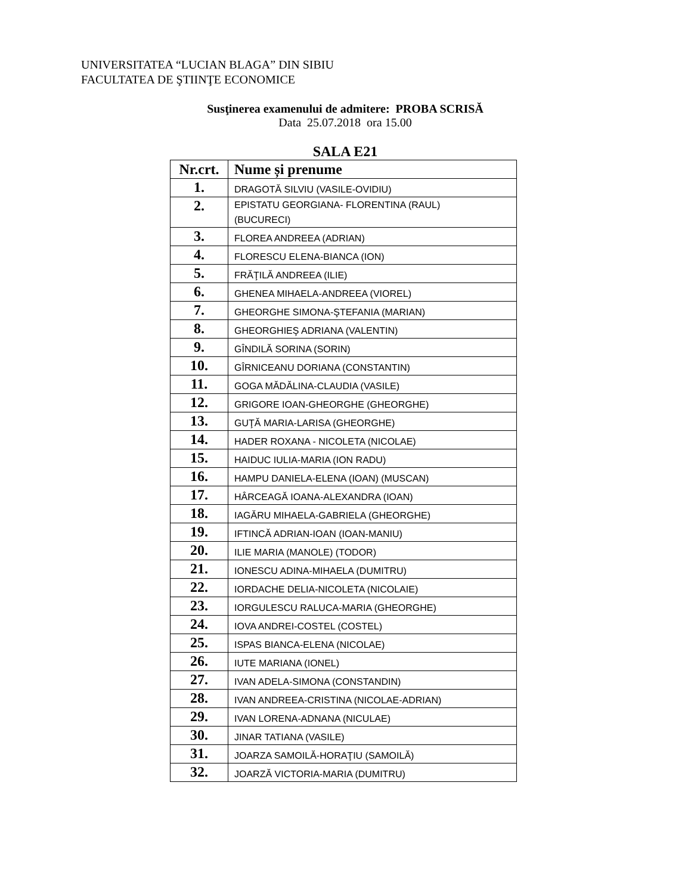UNIVERSITATEA “LUCIAN BLAGA” DIN SIBIU
FACULTATEA DE ŞTIINŢE ECONOMICE
Susţinerea examenului de admitere: PROBA SCRISĂ
Data 25.07.2018 ora 15.00
SALA E21
| Nr.crt. | Nume și prenume |
| --- | --- |
| 1. | DRAGOTĂ SILVIU (VASILE-OVIDIU) |
| 2. | EPISTATU GEORGIANA- FLORENTINA (RAUL) (BUCURECI) |
| 3. | FLOREA ANDREEA (ADRIAN) |
| 4. | FLORESCU ELENA-BIANCA (ION) |
| 5. | FRĂŢILĂ ANDREEA (ILIE) |
| 6. | GHENEA MIHAELA-ANDREEA (VIOREL) |
| 7. | GHEORGHE SIMONA-ŞTEFANIA (MARIAN) |
| 8. | GHEORGHIEŞ ADRIANA (VALENTIN) |
| 9. | GÎNDILĂ SORINA (SORIN) |
| 10. | GÎRNICEANU DORIANA (CONSTANTIN) |
| 11. | GOGA MĂDĂLINA-CLAUDIA (VASILE) |
| 12. | GRIGORE IOAN-GHEORGHE (GHEORGHE) |
| 13. | GUŢĂ MARIA-LARISA (GHEORGHE) |
| 14. | HADER ROXANA - NICOLETA (NICOLAE) |
| 15. | HAIDUC IULIA-MARIA (ION RADU) |
| 16. | HAMPU DANIELA-ELENA (IOAN) (MUSCAN) |
| 17. | HÂRCEAGĂ IOANA-ALEXANDRA (IOAN) |
| 18. | IAGĂRU MIHAELA-GABRIELA (GHEORGHE) |
| 19. | IFTINCĂ ADRIAN-IOAN (IOAN-MANIU) |
| 20. | ILIE MARIA (MANOLE) (TODOR) |
| 21. | IONESCU ADINA-MIHAELA (DUMITRU) |
| 22. | IORDACHE DELIA-NICOLETA (NICOLAIE) |
| 23. | IORGULESCU RALUCA-MARIA (GHEORGHE) |
| 24. | IOVA ANDREI-COSTEL (COSTEL) |
| 25. | ISPAS BIANCA-ELENA (NICOLAE) |
| 26. | IUTE MARIANA (IONEL) |
| 27. | IVAN ADELA-SIMONA (CONSTANDIN) |
| 28. | IVAN ANDREEA-CRISTINA (NICOLAE-ADRIAN) |
| 29. | IVAN LORENA-ADNANA (NICULAE) |
| 30. | JINAR TATIANA (VASILE) |
| 31. | JOARZA SAMOILĂ-HORAŢIU (SAMOILĂ) |
| 32. | JOARZĂ VICTORIA-MARIA (DUMITRU) |